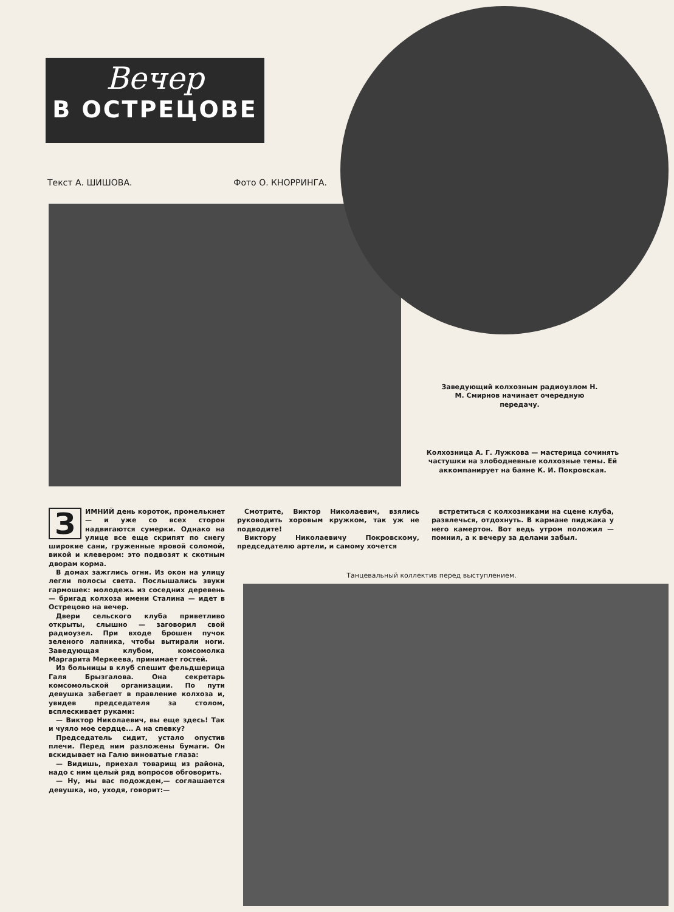Вечер
В ОСТРЕЦОВЕ
Текст А. ШИШОВА. Фото О. КНОРРИНГА.
Заведующий колхозным радиоузлом Н. М. Смирнов начинает очередную передачу.
Колхозница А. Г. Лужкова — мастерица сочинять частушки на злободневные колхозные темы. Ей аккомпанирует на баяне К. И. Покровская.
ЗИМНИЙ день короток, промелькнет — и уже со всех сторон надвигаются сумерки. Однако на улице все еще скрипят по снегу широкие сани, груженные яровой соломой, викой и клевером: это подвозят к скотным дворам корма.
В домах зажглись огни. Из окон на улицу легли полосы света. Послышались звуки гармошек: молодежь из соседних деревень — бригад колхоза имени Сталина — идет в Острецово на вечер.
Двери сельского клуба приветливо открыты, слышно — заговорил свой радиоузел. При входе брошен пучок зеленого лапника, чтобы вытирали ноги. Заведующая клубом, комсомолка Маргарита Меркеева, принимает гостей.
Из больницы в клуб спешит фельдшерица Галя Брызгалова. Она секретарь комсомольской организации. По пути девушка забегает в правление колхоза и, увидев председателя за столом, всплескивает руками:
— Виктор Николаевич, вы еще здесь! Так и чуяло мое сердце... А на спевку?
Председатель сидит, устало опустив плечи. Перед ним разложены бумаги. Он вскидывает на Галю виноватые глаза:
— Видишь, приехал товарищ из района, надо с ним целый ряд вопросов обговорить.
— Ну, мы вас подождем,— соглашается девушка, но, уходя, говорит:—
Смотрите, Виктор Николаевич, взялись руководить хоровым кружком, так уж не подводите!
Виктору Николаевичу Покровскому, председателю артели, и самому хочется
встретиться с колхозниками на сцене клуба, развлечься, отдохнуть. В кармане пиджака у него камертон. Вот ведь утром положил — помнил, а к вечеру за делами забыл.
Танцевальный коллектив перед выступлением.